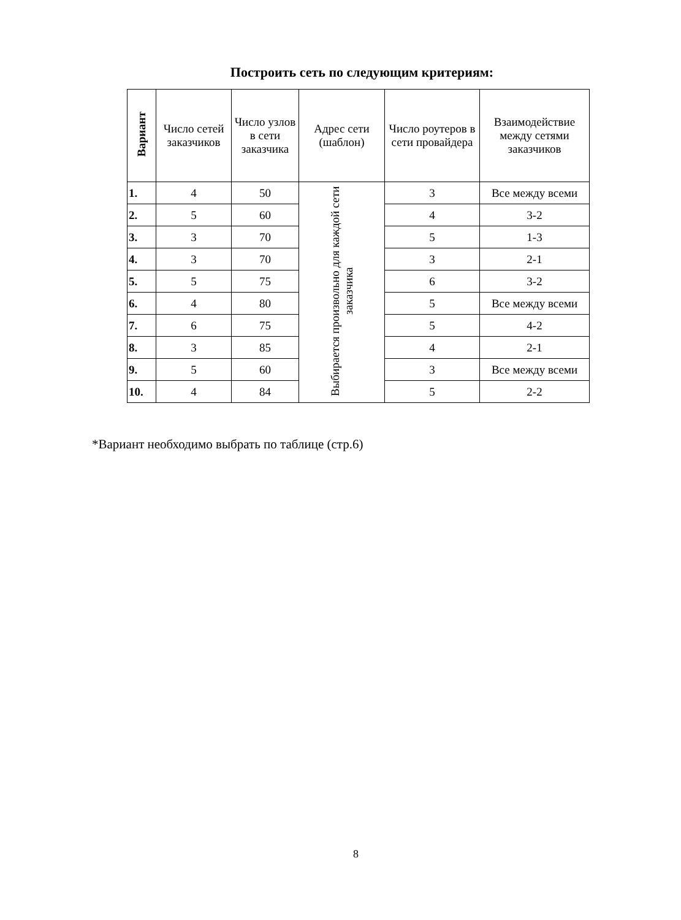Построить сеть по следующим критериям:
| Вариант | Число сетей заказчиков | Число узлов в сети заказчика | Адрес сети (шаблон) | Число роутеров в сети провайдера | Взаимодействие между сетями заказчиков |
| --- | --- | --- | --- | --- | --- |
| 1. | 4 | 50 | Выбирается произвольно для каждой сети заказчика | 3 | Все между всеми |
| 2. | 5 | 60 | | 4 | 3-2 |
| 3. | 3 | 70 | | 5 | 1-3 |
| 4. | 3 | 70 | | 3 | 2-1 |
| 5. | 5 | 75 | | 6 | 3-2 |
| 6. | 4 | 80 | | 5 | Все между всеми |
| 7. | 6 | 75 | | 5 | 4-2 |
| 8. | 3 | 85 | | 4 | 2-1 |
| 9. | 5 | 60 | | 3 | Все между всеми |
| 10. | 4 | 84 | | 5 | 2-2 |
*Вариант необходимо выбрать по таблице (стр.6)
8